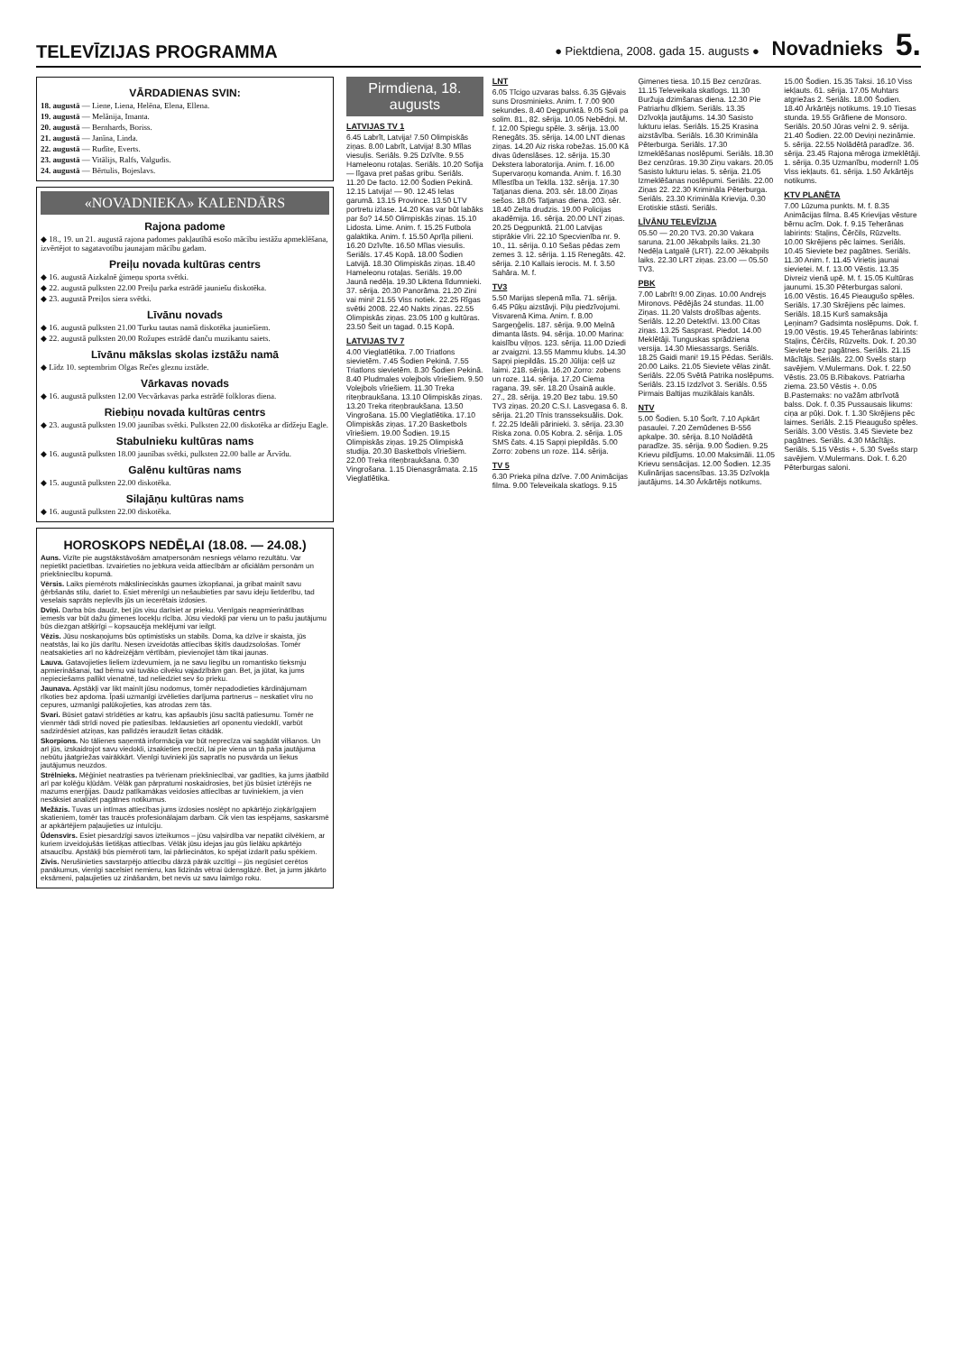TELEVĪZIJAS PROGRAMMA
● Piektdiena, 2008. gada 15. augusts ● Novadnieks 5.
VĀRDADIENAS SVIN:
18. augustā — Liene, Liena, Helēna, Elena, Ellena.
19. augustā — Melānija, Imanta.
20. augustā — Bernhards, Boriss.
21. augustā — Janīna, Linda.
22. augustā — Rudīte, Everts.
23. augustā — Vitālijs, Ralfs, Valgudis.
24. augustā — Bērtulis, Bojeslavs.
«NOVADNIEKA» KALENDĀRS
Rajona padome
◆ 18., 19. un 21. augustā rajona padomes pakļautībā esošo mācību iestāžu apmeklēšana, izvērtējot to sagatavotību jaunajam mācību gadam.
Preiļu novada kultūras centrs
◆ 16. augustā Aizkalnē ģimeņu sporta svētki.
◆ 22. augustā pulksten 22.00 Preiļu parka estrādē jauniešu diskotēka.
◆ 23. augustā Preiļos siera svētki.
Līvānu novads
◆ 16. augustā pulksten 21.00 Turku tautas namā diskotēka jauniešiem.
◆ 22. augustā pulksten 20.00 Rožupes estrādē danču muzikantu saiets.
Līvānu mākslas skolas izstāžu namā
◆ Līdz 10. septembrim Olgas Rečes gleznu izstāde.
Vārkavas novads
◆ 16. augustā pulksten 12.00 Vecvārkavas parka estrādē folkloras diena.
Riebiņu novada kultūras centrs
◆ 23. augustā pulksten 19.00 jaunības svētki. Pulksten 22.00 diskotēka ar dīdžeju Eagle.
Stabulnieku kultūras nams
◆ 16. augustā pulksten 18.00 jaunības svētki, pulksten 22.00 balle ar Ārvīdu.
Galēnu kultūras nams
◆ 15. augustā pulksten 22.00 diskotēka.
Silajāņu kultūras nams
◆ 16. augustā pulksten 22.00 diskotēka.
HOROSKOPS NEDĒĻAI (18.08. — 24.08.)
Auns. Vizīte pie augstākstāvošām amatpersonām nesniegs vēlamo rezultātu. Var nepietikt pacietības. Izvairieties no jebkura veida attiecībām ar oficiālām personām un priekšniecību kopumā.
Vērsis. Laiks piemērots mākslinieciskās gaumes izkopšanai, ja gribat mainīt savu ģērbšanās stilu, dariet to. Esiet mērenīgi un nešaubieties par savu ideju lietderību, tad veselais saprāts neplevīls jūs un iecerētais izdosies.
Dvīņi. Darba būs daudz, bet jūs visu darīsiet ar prieku. Vienīgais neapmierinātības iemesls var būt dažu ģimenes locekļu rīcība. Jūsu viedokļi par vienu un to pašu jautājumu būs diezgan atšķirīgi – kopsaucēja meklējumi var ieilgt.
Vēzis. Jūsu noskaņojums būs optimistisks un stabils. Doma, ka dzīve ir skaista, jūs neatstās, lai ko jūs darītu. Nesen izveidotās attiecības šķitīs daudzsološas. Tomēr neatsakieties arī no kādreizējām vērtībām, pievienojiet tām tikai jaunas.
Lauva. Gatavojieties lieliem izdevumiem, ja ne savu liegību un romantisko tieksmju apmierināšanai, tad bērnu vai tuvāko cilvēku vajadzībām gan. Bet, ja jūtat, ka jums nepieciešams pallikt vienatnē, tad neliedziet sev šo prieku.
Jaunava. Apstākļi var likt mainīt jūsu nodomus, tomēr nepadodieties kārdinājumam rīkoties bez apdoma. Īpaši uzmanīgi izvēlieties darījuma partnerus – neskatiet vīru no cepures, uzmanīgi palūkojieties, kas atrodas zem tās.
Svari. Būsiet gatavi strīdēties ar katru, kas apšaubīs jūsu sacītā patiesumu. Tomēr ne vienmēr tādi strīdi noved pie patiesības. Ieklausieties arī oponentu viedoklī, varbūt sadzirdēsiet atziņas, kas palīdzēs ieraudzīt lietas citādāk.
Skorpions. No tālienes saņemtā informācija var būt neprecīza vai sagādāt vilšanos. Un arī jūs, izskaidrojot savu viedokli, izsakieties precīzi, lai pie viena un tā paša jautājuma nebūtu jāatgriežas vairākkārt. Vienīgi tuvinieki jūs sapratīs no pusvārda un liekus jautājumus neuzdos.
Strēlnieks. Mēģiniet neatrasties pa tvērienam priekšniecībai, var gadīties, ka jums jāatbild arī par kolēģu kļūdām. Vēlāk gan pārpratumi noskaidrosies, bet jūs būsiet iztērējis ne mazums enerģijas. Daudz patīkamākas veidosies attiecības ar tuviniekiem, ja vien nesāksiet analizēt pagātnes notikumus.
Mežāzis. Tuvas un intīmas attiecības jums izdosies noslēpt no apkārtējo ziņkārīgajiem skatieniem, tomēr tas traucēs profesionālajam darbam. Cik vien tas iespējams, saskarsmē ar apkārtējiem paļaujieties uz intuīciju.
Ūdensvīrs. Esiet piesardzīgi savos izteikumos – jūsu vaļsirdība var nepatikt cilvēkiem, ar kuriem izveidojušās lietišķas attiecības. Vēlāk jūsu idejas jau gūs lielāku apkārtējo atsaucību. Apstākļi būs piemēroti tam, lai pārliecinātos, ko spējat izdarīt pašu spēkiem.
Zivis. Nerušinieties savstarpējo attiecību dārzā pārāk uzcītīgi – jūs negūsiet cerētos panākumus, vienīgi sacelsiet nemieru, kas lidzinās vētrai ūdensglāzē. Bet, ja jums jākārto eksāmeni, paļaujieties uz zināšanām, bet nevis uz savu laimīgo roku.
Pirmdiena, 18. augusts
LATVIJAS TV 1
6.45 Labrīt, Latvija! 7.50 Olimpiskās ziņas. 8.00 Labrīt, Latvija! 8.30 Mīlas viesuļis. Seriāls. 9.25 Dzīvīte. 9.55 Hameleonu rotaļas. Seriāls. 10.20 Sofija — līgava pret pašas gribu. Seriāls. 11.20 De facto. 12.00 Šodien Pekinā. 12.15 Latvija! — 90. 12.45 Ielas garumā. 13.15 Province. 13.50 LTV portretu izlase. 14.20 Kas var būt labāks par šo? 14.50 Olimpiskās ziņas. 15.10 Lidosta. Lime. Anim. f. 15.25 Futbola galaktika. Anim. f. 15.50 Aprīļa pilieni. 16.20 Dzīvīte. 16.50 Mīlas viesulis. Seriāls. 17.45 Kopā. 18.00 Šodien Latvijā. 18.30 Olimpiskās ziņas. 18.40 Hameleonu rotaļas. Seriāls. 19.00 Jaunā nedēļa. 19.30 Liktenа līdumnieki. 37. sērija. 20.30 Panorāma. 21.20 Zini vai mini! 21.55 Viss notiek. 22.25 Rīgas svētki 2008. 22.40 Nakts ziņas. 22.55 Olimpiskās ziņas. 23.05 100 g kultūras. 23.50 Šeit un tagad. 0.15 Kopā.
LATVIJAS TV 7
4.00 Vieglatlētika. 7.00 Triatlons sievietēm. 7.45 Šodien Pekinā. 7.55 Triatlons sievietēm. 8.30 Šodien Pekinā. 8.40 Pludmales volejbols vīriešiem. 9.50 Volejbols vīriešiem. 11.30 Treka riteņbraukšana. 13.10 Olimpiskās ziņas. 13.20 Treka riteņbraukšana. 13.50 Vingrošana. 15.00 Vieglatlētika. 17.10 Olimpiskās ziņas. 17.20 Basketbols vīriešiem. 19.00 Šodien. 19.15 Olimpiskās ziņas. 19.25 Olimpiskā studija. 20.30 Basketbols vīriešiem. 22.00 Treka riteņbraukšana. 0.30 Vingrošana. 1.15 Dienasgrāmata. 2.15 Vieglatlētika.
LNT
6.05 Tīcigo uzvaras balss. 6.35 Gļēvais suns Drosminieks. Anim. f. 7.00 900 sekundes. 8.40 Degpunktā. 9.05 Soli pa solim. 81., 82. sērija. 10.05 Nebēdņi. M. f. 12.00 Spiegu spēle. 3. sērija. 13.00 Renegāts. 35. sērija. 14.00 LNT dienas ziņas. 14.20 Aiz riska robežas. 15.00 Kā divas ūdenslāses. 12. sērija. 15.30 Dekstera laboratorija. Anim. f. 16.00 Supervaroņu komanda. Anim. f. 16.30 Mīlestība un Teklla. 132. sērija. 17.30 Tatjanas diena. 203. sēr. 18.00 Ziņas sešos. 18.05 Tatjanas diena. 203. sēr. 18.40 Zelta drudzis. 19.00 Policijas akadēmija. 16. sērija. 20.00 LNT ziņas. 20.25 Degpunktā. 21.00 Latvijas stiprākie vīri. 22.10 Specvienība nr. 9. 10., 11. sērija. 0.10 Sešas pēdas zem zemes 3. 12. sērija. 1.15 Renegāts. 42. sērija. 2.10 Kallais ierocis. M. f. 3.50 Sahāra. M. f.
TV3
5.50 Marijas slepenā mīla. 71. sērija. 6.45 Pūķu aizstāvji. Piļu piedzīvojumi. Visvarenā Kima. Anim. f. 8.00 Sargeņģelis. 187. sērija. 9.00 Melnā dimanta lāsts. 94. sērija. 10.00 Marina: kaislību viļņos. 123. sērija. 11.00 Dziedi ar zvaigzni. 13.55 Mammu klubs. 14.30 Sapņi piepildās. 15.20 Jūlija: ceļš uz laimi. 218. sērija. 16.20 Zorro: zobens un roze. 114. sērija. 17.20 Ciema ragana. 39. sēr. 18.20 Ūsainā aukle. 27., 28. sērija. 19.20 Bez tabu. 19.50 TV3 ziņas. 20.20 C.S.I. Lasvegasa 6. 8. sērija. 21.20 Tīnis transseksuālis. Dok. f. 22.25 Ideāli pārinieki. 3. sērija. 23.30 Riska zona. 0.05 Kobra. 2. sērija. 1.05 SMS čats. 4.15 Sapņi piepildās. 5.00 Zorro: zobens un roze. 114. sērija.
TV 5
6.30 Prieka pilna dzīve. 7.00 Animācijas filma. 9.00 Televeikala skatlogs. 9.15 Ģimenes tiesa. 10.15 Bez cenzūras. 11.15 Televeikala skatlogs. 11.30 Buržuja dzimšanas diena. 12.30 Pie Patriarhu dīķiem. Seriāls. 13.35 Dzīvokļa jautājums. 14.30 Sasisto lukturu ielas. Seriāls. 15.25 Krasina aizstāvība. Seriāls. 16.30 Krimināla Pēterburga. Seriāls. 17.30 Izmeklēšanas noslēpumi. Seriāls. 18.30 Bez cenzūras. 19.30 Ziņu vakars. 20.05 Sasisto lukturu ielas. 5. sērija. 21.05 Izmeklēšanas noslēpumi. Seriāls. 22.00 Ziņas 22. 22.30 Krimināla Pēterburga. Seriāls. 23.30 Krimināla Krievija. 0.30 Erotiskie stāsti. Seriāls.
LĪVĀNU TELEVĪZIJA
05.50 — 20.20 TV3. 20.30 Vakara saruna. 21.00 Jēkabpils laiks. 21.30 Nedēļa Latgalē (LRT). 22.00 Jēkabpils laiks. 22.30 LRT ziņas. 23.00 — 05.50 TV3.
PBK
7.00 Labrīt! 9.00 Ziņas. 10.00 Andrejs Mironovs. Pēdējās 24 stundas. 11.00 Ziņas. 11.20 Valsts drošības aģents. Seriāls. 12.20 Detektīvi. 13.00 Citas ziņas. 13.25 Sasprast. Piedot. 14.00 Meklētāji. Tunguskas sprādziena versija. 14.30 Miesassargs. Seriāls. 18.25 Gaidi mani! 19.15 Pēdas. Seriāls. 20.00 Laiks. 21.05 Sieviete vēlas zināt. Seriāls. 22.05 Svētā Patrika noslēpums. Seriāls. 23.15 Izdzīvot 3. Seriāls. 0.55 Pirmais Baltijas muzikālais kanāls.
NTV
5.00 Šodien. 5.10 Šorīt. 7.10 Apkārt pasaulei. 7.20 Zemūdenes B-556 apkalpe. 30. sērija. 8.10 Nolādētā paradīze. 35. sērija. 9.00 Šodien. 9.25 Krievu pildījums. 10.00 Maksimāli. 11.05 Krievu sensācijas. 12.00 Šodien. 12.35 Kulinārijas sacensības. 13.35 Dzīvokļa jautājums. 14.30 Ārkārtējs notikums. 15.00 Šodien. 15.35 Taksi. 16.10 Viss iekļauts. 61. sērija. 17.05 Muhtars atgriežas 2. Seriāls. 18.00 Šodien. 18.40 Ārkārtējs notikums. 19.10 Tiesas stunda. 19.55 Grāfiene de Monsoro. Seriāls. 20.50 Jūras velni 2. 9. sērija. 21.40 Šodien. 22.00 Deviņi nezināmie. 5. sērija. 22.55 Nolādētā paradīze. 36. sērija. 23.45 Rajona mēroga izmeklētāji. 1. sērija. 0.35 Uzmanību, modernī! 1.05 Viss iekļauts. 61. sērija. 1.50 Ārkārtējs notikums.
KTV PLANĒTA
7.00 Lūzuma punkts. M. f. 8.35 Animācijas filma. 8.45 Krievijas vēsture bērnu acīm. Dok. f. 9.15 Teherānas labirints: Staļins, Čērčils, Rūzvelts. 10.00 Skrējiens pēc laimes. Seriāls. 10.45 Sieviete bez pagātnes. Seriāls. 11.30 Anim. f. 11.45 Virietis jaunai sievietei. M. f. 13.00 Vēstis. 13.35 Divreiz vienā upē. M. f. 15.05 Kultūras jaunumi. 15.30 Pēterburgas saloni. 16.00 Vēstis. 16.45 Pieaugušo spēles. Seriāls. 17.30 Skrējiens pēc laimes. Seriāls. 18.15 Kurš samaksāja Ļeņinam? Gadsimta noslēpums. Dok. f. 19.00 Vēstis. 19.45 Teherānas labirints: Staļins, Čērčils, Rūzvelts. Dok. f. 20.30 Sieviete bez pagātnes. Seriāls. 21.15 Mācītājs. Seriāls. 22.00 Svešs starp savējiem. V.Mulermans. Dok. f. 22.50 Vēstis. 23.05 B.Ribakovs. Patriarha ziema. 23.50 Vēstis +. 0.05 B.Pasternaks: no važām atbrīvotā balss. Dok. f. 0.35 Pussausais likums: ciņa ar pūķi. Dok. f. 1.30 Skrējiens pēc laimes. Seriāls. 2.15 Pieaugušo spēles. Seriāls. 3.00 Vēstis. 3.45 Sieviete bez pagātnes. Seriāls. 4.30 Mācītājs. Seriāls. 5.15 Vēstis +. 5.30 Svešs starp savējiem. V.Mulermans. Dok. f. 6.20 Pēterburgas saloni.